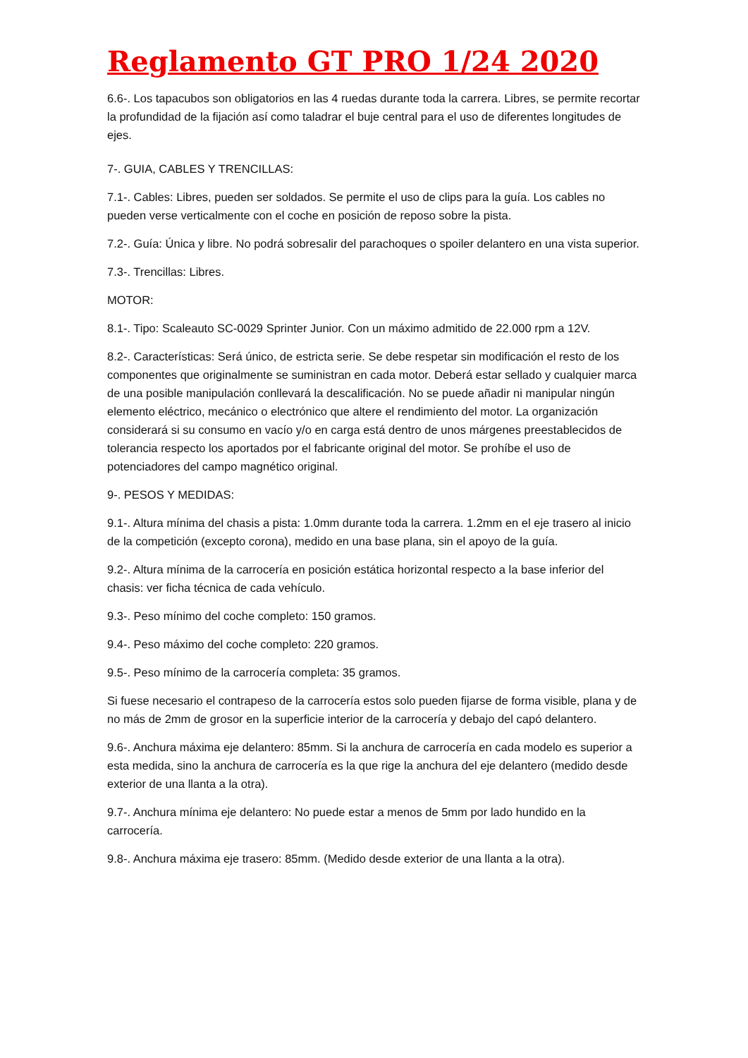Reglamento GT PRO 1/24 2020
6.6-. Los tapacubos son obligatorios en las 4 ruedas durante toda la carrera. Libres, se permite recortar la profundidad de la fijación así como taladrar el buje central para el uso de diferentes longitudes de ejes.
7-. GUIA, CABLES Y TRENCILLAS:
7.1-. Cables: Libres, pueden ser soldados. Se permite el uso de clips para la guía. Los cables no pueden verse verticalmente con el coche en posición de reposo sobre la pista.
7.2-. Guía: Única y libre. No podrá sobresalir del parachoques o spoiler delantero en una vista superior.
7.3-. Trencillas: Libres.
MOTOR:
8.1-. Tipo: Scaleauto SC-0029 Sprinter Junior. Con un máximo admitido de 22.000 rpm a 12V.
8.2-. Características: Será único, de estricta serie. Se debe respetar sin modificación el resto de los componentes que originalmente se suministran en cada motor. Deberá estar sellado y cualquier marca de una posible manipulación conllevará la descalificación. No se puede añadir ni manipular ningún elemento eléctrico, mecánico o electrónico que altere el rendimiento del motor. La organización considerará si su consumo en vacío y/o en carga está dentro de unos márgenes preestablecidos de tolerancia respecto los aportados por el fabricante original del motor. Se prohíbe el uso de potenciadores del campo magnético original.
9-. PESOS Y MEDIDAS:
9.1-. Altura mínima del chasis a pista: 1.0mm durante toda la carrera. 1.2mm en el eje trasero al inicio de la competición (excepto corona), medido en una base plana, sin el apoyo de la guía.
9.2-. Altura mínima de la carrocería en posición estática horizontal respecto a la base inferior del chasis: ver ficha técnica de cada vehículo.
9.3-. Peso mínimo del coche completo: 150 gramos.
9.4-. Peso máximo del coche completo: 220 gramos.
9.5-. Peso mínimo de la carrocería completa: 35 gramos.
Si fuese necesario el contrapeso de la carrocería estos solo pueden fijarse de forma visible, plana y de no más de 2mm de grosor en la superficie interior de la carrocería y debajo del capó delantero.
9.6-. Anchura máxima eje delantero: 85mm. Si la anchura de carrocería en cada modelo es superior a esta medida, sino la anchura de carrocería es la que rige la anchura del eje delantero (medido desde exterior de una llanta a la otra).
9.7-. Anchura mínima eje delantero: No puede estar a menos de 5mm por lado hundido en la carrocería.
9.8-. Anchura máxima eje trasero: 85mm. (Medido desde exterior de una llanta a la otra).